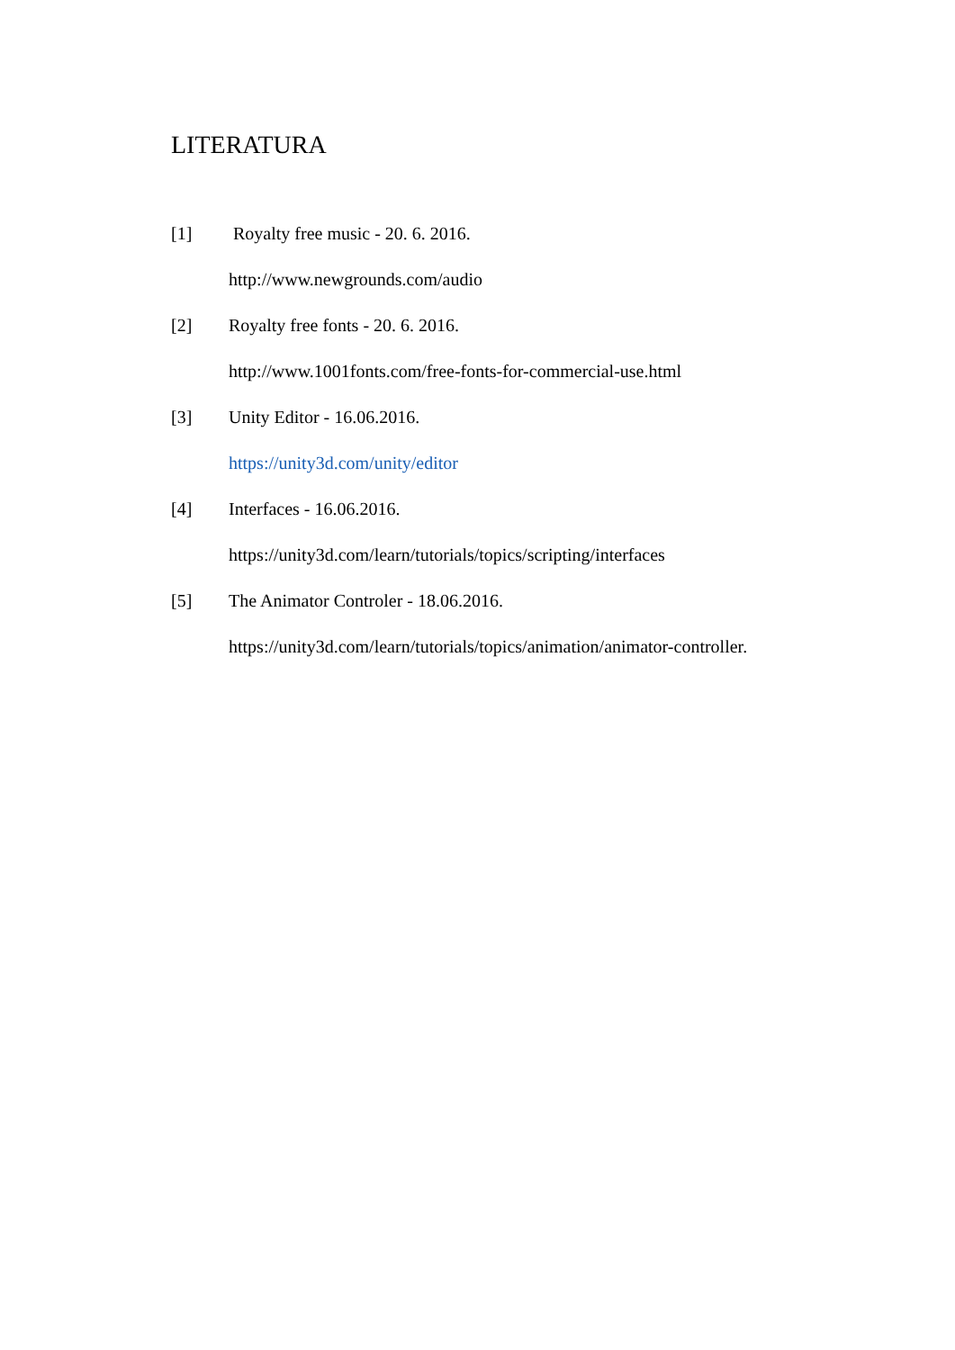LITERATURA
[1] Royalty free music - 20. 6. 2016.
http://www.newgrounds.com/audio
[2] Royalty free fonts - 20. 6. 2016.
http://www.1001fonts.com/free-fonts-for-commercial-use.html
[3] Unity Editor - 16.06.2016.
https://unity3d.com/unity/editor
[4] Interfaces - 16.06.2016.
https://unity3d.com/learn/tutorials/topics/scripting/interfaces
[5] The Animator Controler - 18.06.2016.
https://unity3d.com/learn/tutorials/topics/animation/animator-controller.